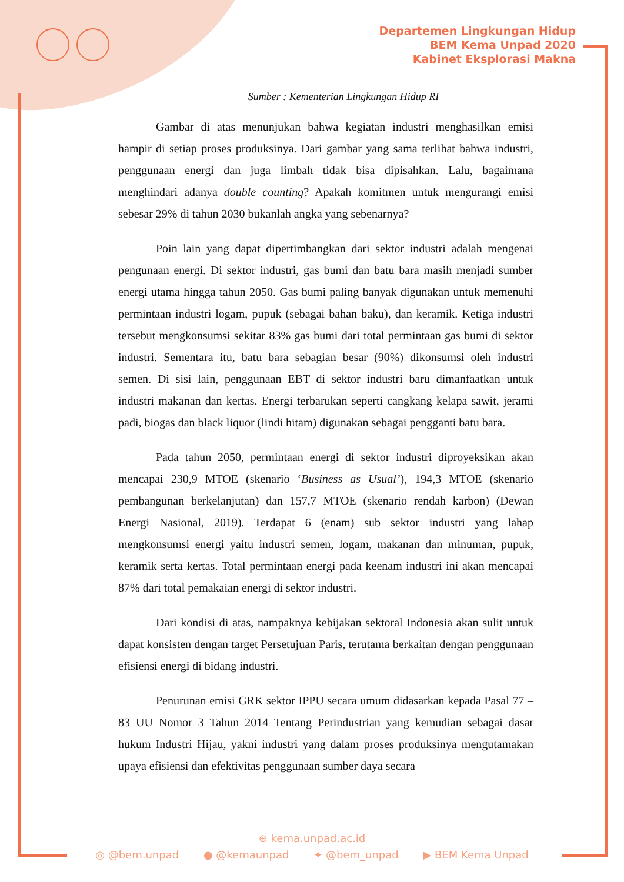Departemen Lingkungan Hidup
BEM Kema Unpad 2020
Kabinet Eksplorasi Makna
Sumber : Kementerian Lingkungan Hidup RI
Gambar di atas menunjukan bahwa kegiatan industri menghasilkan emisi hampir di setiap proses produksinya. Dari gambar yang sama terlihat bahwa industri, penggunaan energi dan juga limbah tidak bisa dipisahkan. Lalu, bagaimana menghindari adanya double counting? Apakah komitmen untuk mengurangi emisi sebesar 29% di tahun 2030 bukanlah angka yang sebenarnya?
Poin lain yang dapat dipertimbangkan dari sektor industri adalah mengenai pengunaan energi. Di sektor industri, gas bumi dan batu bara masih menjadi sumber energi utama hingga tahun 2050. Gas bumi paling banyak digunakan untuk memenuhi permintaan industri logam, pupuk (sebagai bahan baku), dan keramik. Ketiga industri tersebut mengkonsumsi sekitar 83% gas bumi dari total permintaan gas bumi di sektor industri. Sementara itu, batu bara sebagian besar (90%) dikonsumsi oleh industri semen. Di sisi lain, penggunaan EBT di sektor industri baru dimanfaatkan untuk industri makanan dan kertas. Energi terbarukan seperti cangkang kelapa sawit, jerami padi, biogas dan black liquor (lindi hitam) digunakan sebagai pengganti batu bara.
Pada tahun 2050, permintaan energi di sektor industri diproyeksikan akan mencapai 230,9 MTOE (skenario ‘Business as Usual’), 194,3 MTOE (skenario pembangunan berkelanjutan) dan 157,7 MTOE (skenario rendah karbon) (Dewan Energi Nasional, 2019). Terdapat 6 (enam) sub sektor industri yang lahap mengkonsumsi energi yaitu industri semen, logam, makanan dan minuman, pupuk, keramik serta kertas. Total permintaan energi pada keenam industri ini akan mencapai 87% dari total pemakaian energi di sektor industri.
Dari kondisi di atas, nampaknya kebijakan sektoral Indonesia akan sulit untuk dapat konsisten dengan target Persetujuan Paris, terutama berkaitan dengan penggunaan efisiensi energi di bidang industri.
Penurunan emisi GRK sektor IPPU secara umum didasarkan kepada Pasal 77 – 83 UU Nomor 3 Tahun 2014 Tentang Perindustrian yang kemudian sebagai dasar hukum Industri Hijau, yakni industri yang dalam proses produksinya mengutamakan upaya efisiensi dan efektivitas penggunaan sumber daya secara
⊕ kema.unpad.ac.id
◎ @bem.unpad ● @kemaunpad ✦ @bem_unpad ▶ BEM Kema Unpad